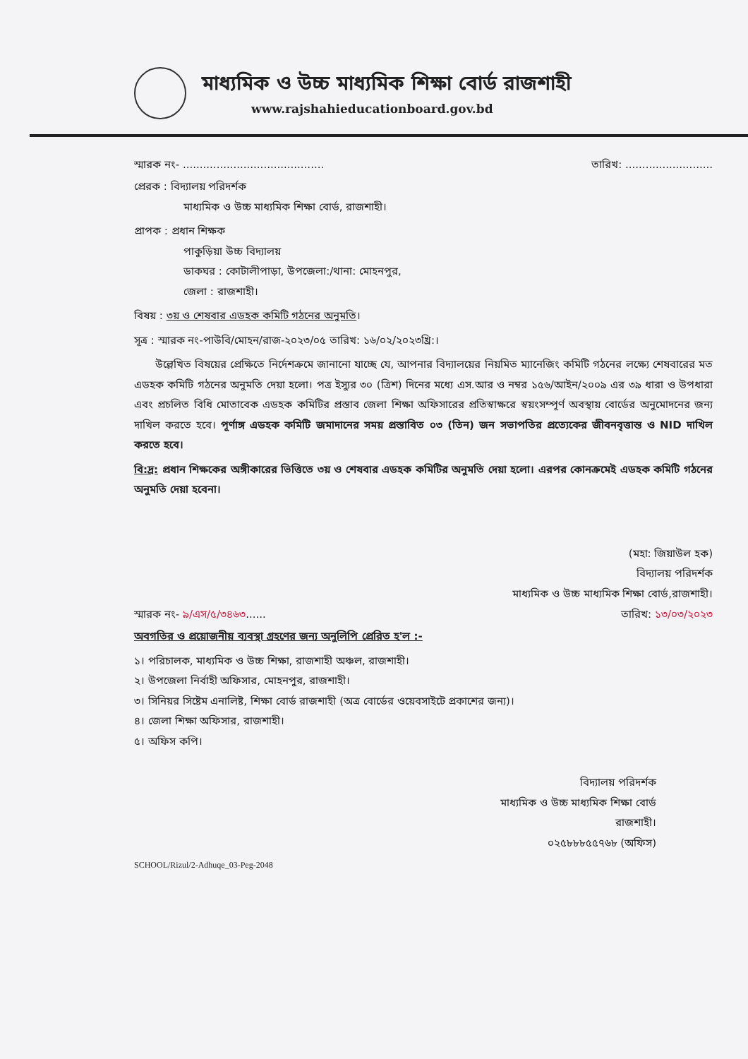মাধ্যমিক ও উচ্চ মাধ্যমিক শিক্ষা বোর্ড রাজশাহী
www.rajshahieducationboard.gov.bd
স্মারক নং- .......................................... তারিখ: ..........................
প্রেরক : বিদ্যালয় পরিদর্শক
মাধ্যমিক ও উচ্চ মাধ্যমিক শিক্ষা বোর্ড, রাজশাহী।
প্রাপক : প্রধান শিক্ষক
পাকুড়িয়া উচ্চ বিদ্যালয়
ডাকঘর : কোটালীপাড়া, উপজেলা:/থানা: মোহনপুর,
জেলা : রাজশাহী।
বিষয় : ৩য় ও শেষবার এডহক কমিটি গঠনের অনুমতি।
সূত্র : স্মারক নং-পাউবি/মোহন/রাজ-২০২৩/০৫ তারিখ: ১৬/০২/২০২৩খ্রি:।
  উল্লেখিত বিষয়ের প্রেক্ষিতে নির্দেশক্রমে জানানো যাচ্ছে যে, আপনার বিদ্যালয়ের নিয়মিত ম্যানেজিং কমিটি গঠনের লক্ষ্যে শেষবারের মত এডহক কমিটি গঠনের অনুমতি দেয়া হলো। পত্র ইস্যুর ৩০ (ত্রিশ) দিনের মধ্যে এস.আর ও নম্বর ১৫৬/আইন/২০০৯ এর ৩৯ ধারা ও উপধারা এবং প্রচলিত বিধি মোতাবেক এডহক কমিটির প্রস্তাব জেলা শিক্ষা অফিসারের প্রতিস্বাক্ষরে স্বয়ংসম্পূর্ণ অবস্থায় বোর্ডের অনুমোদনের জন্য দাখিল করতে হবে। পূর্ণাঙ্গ এডহক কমিটি জমাদানের সময় প্রস্তাবিত ০৩ (তিন) জন সভাপতির প্রত্যেকের জীবনবৃত্তান্ত ও NID দাখিল করতে হবে।
বি:দ্র: প্রধান শিক্ষকের অঙ্গীকারের ভিত্তিতে ৩য় ও শেষবার এডহক কমিটির অনুমতি দেয়া হলো। এরপর কোনক্রমেই এডহক কমিটি গঠনের অনুমতি দেয়া হবেনা।
(মহা: জিয়াউল হক)
বিদ্যালয় পরিদর্শক
মাধ্যমিক ও উচ্চ মাধ্যমিক শিক্ষা বোর্ড,রাজশাহী।
স্মারক নং- ৯/এস/৫/৩৪৬৩...... তারিখ: ১৩/০৩/২০২৩
অবগতির ও প্রয়োজনীয় ব্যবস্থা গ্রহণের জন্য অনুলিপি প্রেরিত হ'ল :-
১। পরিচালক, মাধ্যমিক ও উচ্চ শিক্ষা, রাজশাহী অঞ্চল, রাজশাহী।
২। উপজেলা নির্বাহী অফিসার, মোহনপুর, রাজশাহী।
৩। সিনিয়র সিষ্টেম এনালিষ্ট, শিক্ষা বোর্ড রাজশাহী (অত্র বোর্ডের ওয়েবসাইটে প্রকাশের জন্য)।
৪। জেলা শিক্ষা অফিসার, রাজশাহী।
৫। অফিস কপি।
বিদ্যালয় পরিদর্শক
মাধ্যমিক ও উচ্চ মাধ্যমিক শিক্ষা বোর্ড
রাজশাহী।
০২৫৮৮৮৫৫৭৬৮ (অফিস)
SCHOOL/Rizul/2-Adhuqe_03-Peg-2048